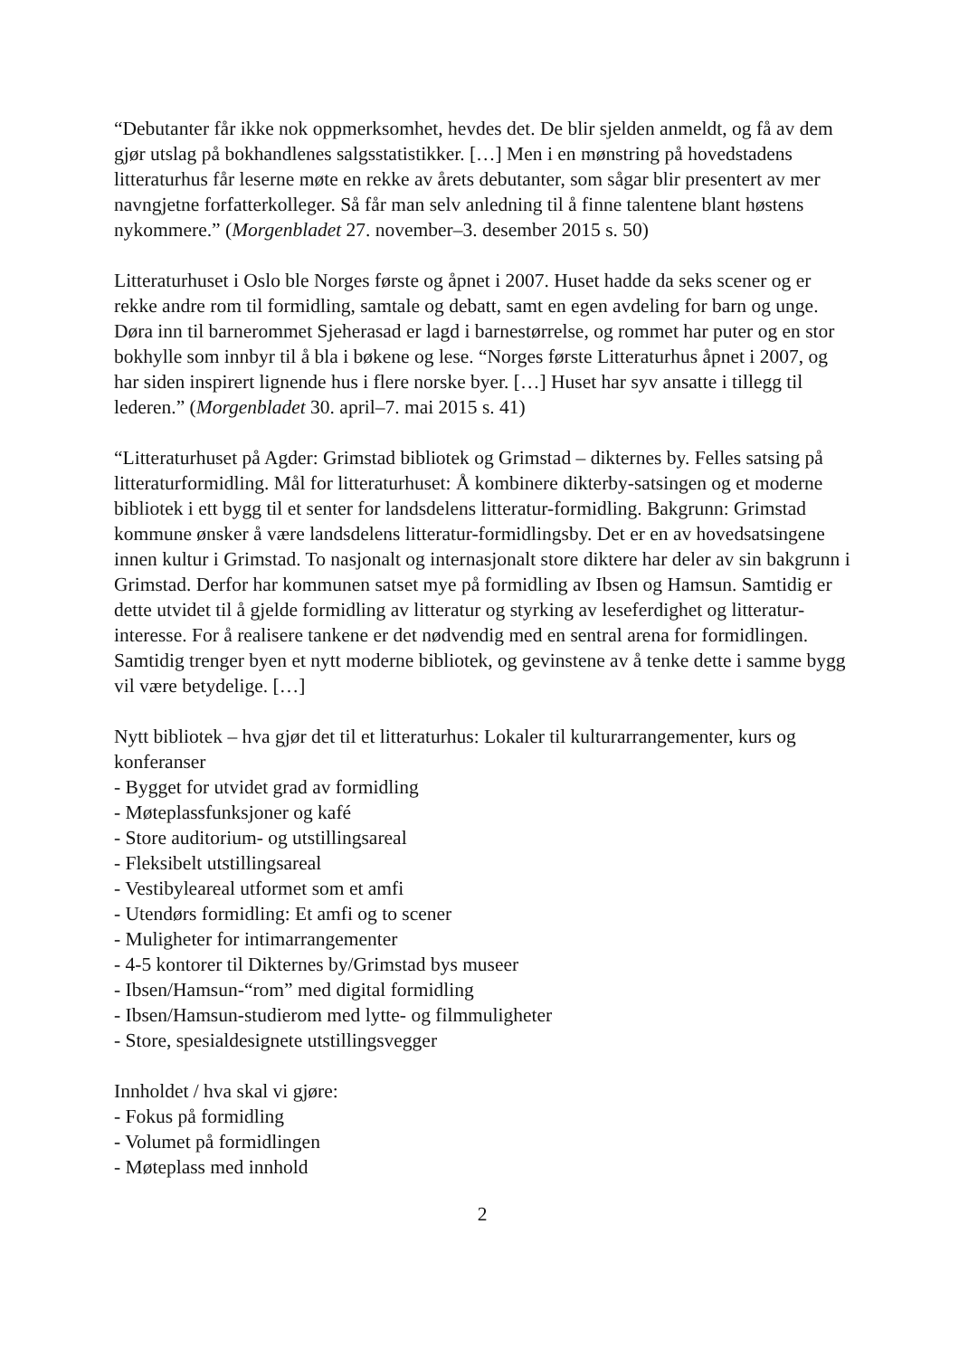“Debutanter får ikke nok oppmerksomhet, hevdes det. De blir sjelden anmeldt, og få av dem gjør utslag på bokhandlenes salgsstatistikker. […] Men i en mønstring på hovedstadens litteraturhus får leserne møte en rekke av årets debutanter, som sågar blir presentert av mer navngjetne forfatterkolleger. Så får man selv anledning til å finne talentene blant høstens nykommere.” (Morgenbladet 27. november–3. desember 2015 s. 50)
Litteraturhuset i Oslo ble Norges første og åpnet i 2007. Huset hadde da seks scener og er rekke andre rom til formidling, samtale og debatt, samt en egen avdeling for barn og unge. Døra inn til barnerommet Sjeherasad er lagd i barnestørrelse, og rommet har puter og en stor bokhylle som innbyr til å bla i bøkene og lese. “Norges første Litteraturhus åpnet i 2007, og har siden inspirert lignende hus i flere norske byer. […] Huset har syv ansatte i tillegg til lederen.” (Morgenbladet 30. april–7. mai 2015 s. 41)
“Litteraturhuset på Agder: Grimstad bibliotek og Grimstad – dikternes by. Felles satsing på litteraturformidling. Mål for litteraturhuset: Å kombinere dikterby-satsingen og et moderne bibliotek i ett bygg til et senter for landsdelens litteratur-formidling. Bakgrunn: Grimstad kommune ønsker å være landsdelens litteratur-formidlingsby. Det er en av hovedsatsingene innen kultur i Grimstad. To nasjonalt og internasjonalt store diktere har deler av sin bakgrunn i Grimstad. Derfor har kommunen satset mye på formidling av Ibsen og Hamsun. Samtidig er dette utvidet til å gjelde formidling av litteratur og styrking av leseferdighet og litteratur-interesse. For å realisere tankene er det nødvendig med en sentral arena for formidlingen. Samtidig trenger byen et nytt moderne bibliotek, og gevinstene av å tenke dette i samme bygg vil være betydelige. […]
Nytt bibliotek – hva gjør det til et litteraturhus: Lokaler til kulturarrangementer, kurs og konferanser
- Bygget for utvidet grad av formidling
- Møteplassfunksjoner og kafé
- Store auditorium- og utstillingsareal
- Fleksibelt utstillingsareal
- Vestibyleareal utformet som et amfi
- Utendørs formidling: Et amfi og to scener
- Muligheter for intimarrangementer
- 4-5 kontorer til Dikternes by/Grimstad bys museer
- Ibsen/Hamsun-“rom” med digital formidling
- Ibsen/Hamsun-studierom med lytte- og filmmuligheter
- Store, spesialdesignete utstillingsvegger
Innholdet / hva skal vi gjøre:
- Fokus på formidling
- Volumet på formidlingen
- Møteplass med innhold
2